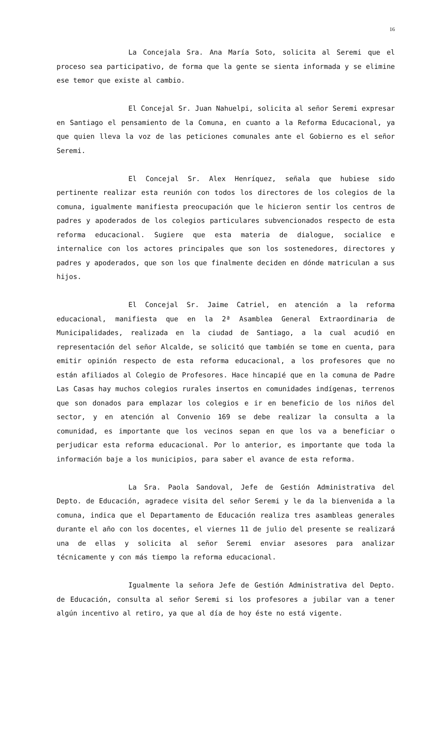16
La Concejala Sra. Ana María Soto, solicita al Seremi que el proceso sea participativo, de forma que la gente se sienta informada y se elimine ese temor que existe al cambio.
El Concejal Sr. Juan Nahuelpi, solicita al señor Seremi expresar en Santiago el pensamiento de la Comuna, en cuanto a la Reforma Educacional, ya que quien lleva la voz de las peticiones comunales ante el Gobierno es el señor Seremi.
El Concejal Sr. Alex Henríquez, señala que hubiese sido pertinente realizar esta reunión con todos los directores de los colegios de la comuna, igualmente manifiesta preocupación que le hicieron sentir los centros de padres y apoderados de los colegios particulares subvencionados respecto de esta reforma educacional. Sugiere que esta materia de dialogue, socialice e internalice con los actores principales que son los sostenedores, directores y padres y apoderados, que son los que finalmente deciden en dónde matriculan a sus hijos.
El Concejal Sr. Jaime Catriel, en atención a la reforma educacional, manifiesta que en la 2ª Asamblea General Extraordinaria de Municipalidades, realizada en la ciudad de Santiago, a la cual acudió en representación del señor Alcalde, se solicitó que también se tome en cuenta, para emitir opinión respecto de esta reforma educacional, a los profesores que no están afiliados al Colegio de Profesores. Hace hincapié que en la comuna de Padre Las Casas hay muchos colegios rurales insertos en comunidades indígenas, terrenos que son donados para emplazar los colegios e ir en beneficio de los niños del sector, y en atención al Convenio 169 se debe realizar la consulta a la comunidad, es importante que los vecinos sepan en que los va a beneficiar o perjudicar esta reforma educacional. Por lo anterior, es importante que toda la información baje a los municipios, para saber el avance de esta reforma.
La Sra. Paola Sandoval, Jefe de Gestión Administrativa del Depto. de Educación, agradece visita del señor Seremi y le da la bienvenida a la comuna, indica que el Departamento de Educación realiza tres asambleas generales durante el año con los docentes, el viernes 11 de julio del presente se realizará una de ellas y solicita al señor Seremi enviar asesores para analizar técnicamente y con más tiempo la reforma educacional.
Igualmente la señora Jefe de Gestión Administrativa del Depto. de Educación, consulta al señor Seremi si los profesores a jubilar van a tener algún incentivo al retiro, ya que al día de hoy éste no está vigente.